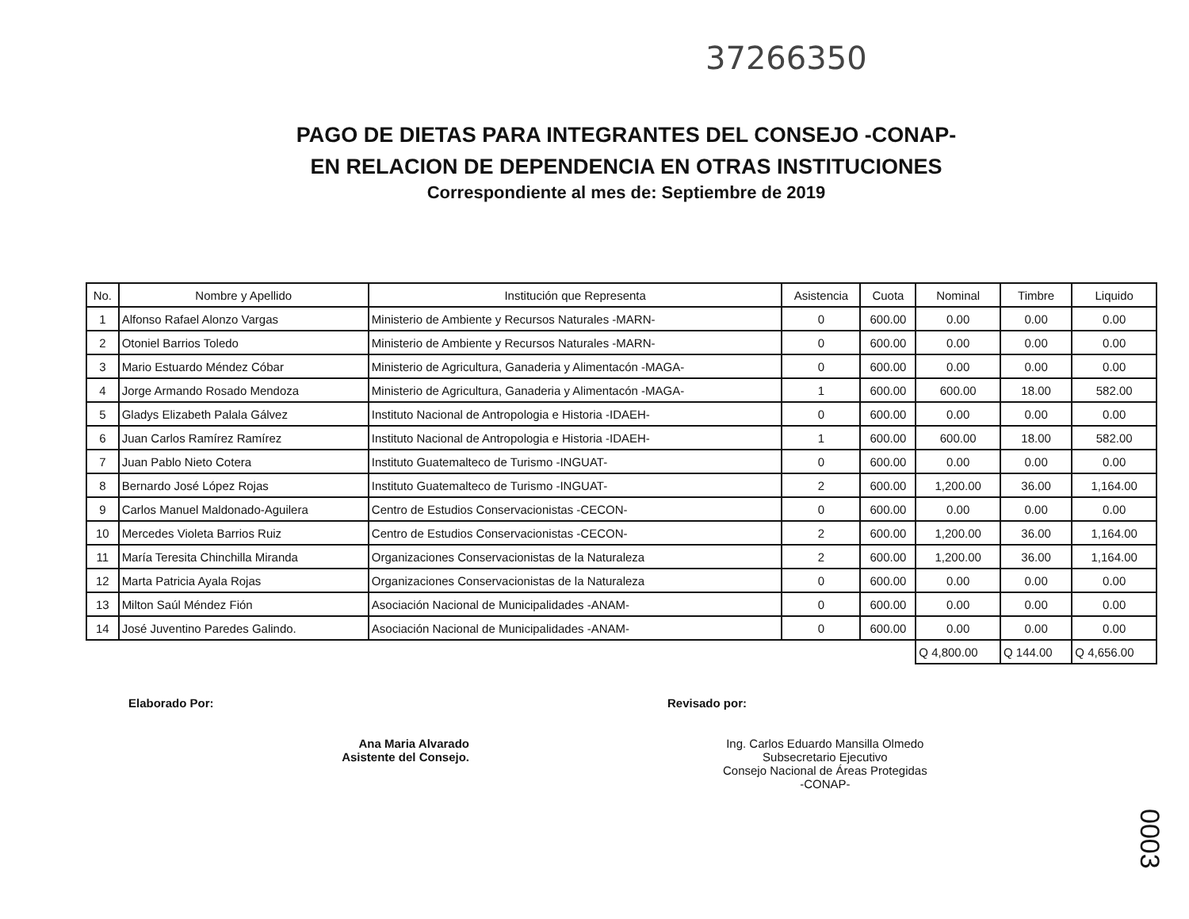37266350
PAGO DE DIETAS PARA INTEGRANTES DEL CONSEJO -CONAP-
EN RELACION DE DEPENDENCIA EN OTRAS INSTITUCIONES
Correspondiente al mes de: Septiembre de 2019
| No. | Nombre y Apellido | Institución que Representa | Asistencia | Cuota | Nominal | Timbre | Liquido |
| --- | --- | --- | --- | --- | --- | --- | --- |
| 1 | Alfonso Rafael Alonzo Vargas | Ministerio de Ambiente y Recursos Naturales -MARN- | 0 | 600.00 | 0.00 | 0.00 | 0.00 |
| 2 | Otoniel Barrios Toledo | Ministerio de Ambiente y Recursos Naturales -MARN- | 0 | 600.00 | 0.00 | 0.00 | 0.00 |
| 3 | Mario Estuardo Méndez Cóbar | Ministerio de Agricultura, Ganaderia y Alimentacón -MAGA- | 0 | 600.00 | 0.00 | 0.00 | 0.00 |
| 4 | Jorge Armando Rosado Mendoza | Ministerio de Agricultura, Ganaderia y Alimentacón -MAGA- | 1 | 600.00 | 600.00 | 18.00 | 582.00 |
| 5 | Gladys Elizabeth Palala Gálvez | Instituto Nacional de Antropologia e Historia -IDAEH- | 0 | 600.00 | 0.00 | 0.00 | 0.00 |
| 6 | Juan Carlos Ramírez Ramírez | Instituto Nacional de Antropologia e Historia -IDAEH- | 1 | 600.00 | 600.00 | 18.00 | 582.00 |
| 7 | Juan Pablo Nieto Cotera | Instituto Guatemalteco de Turismo -INGUAT- | 0 | 600.00 | 0.00 | 0.00 | 0.00 |
| 8 | Bernardo José López Rojas | Instituto Guatemalteco de Turismo -INGUAT- | 2 | 600.00 | 1,200.00 | 36.00 | 1,164.00 |
| 9 | Carlos Manuel Maldonado-Aguilera | Centro de Estudios Conservacionistas -CECON- | 0 | 600.00 | 0.00 | 0.00 | 0.00 |
| 10 | Mercedes Violeta Barrios Ruiz | Centro de Estudios Conservacionistas -CECON- | 2 | 600.00 | 1,200.00 | 36.00 | 1,164.00 |
| 11 | María Teresita Chinchilla Miranda | Organizaciones Conservacionistas de la Naturaleza | 2 | 600.00 | 1,200.00 | 36.00 | 1,164.00 |
| 12 | Marta Patricia Ayala Rojas | Organizaciones Conservacionistas de la Naturaleza | 0 | 600.00 | 0.00 | 0.00 | 0.00 |
| 13 | Milton Saúl Méndez Fión | Asociación Nacional de Municipalidades -ANAM- | 0 | 600.00 | 0.00 | 0.00 | 0.00 |
| 14 | José Juventino Paredes Galindo. | Asociación Nacional de Municipalidades -ANAM- | 0 | 600.00 | 0.00 | 0.00 | 0.00 |
| | | | | | Q 4,800.00 | Q 144.00 | Q 4,656.00 |
Elaborado Por:
Ana Maria Alvarado
Asistente del Consejo.
Revisado por:
Ing. Carlos Eduardo Mansilla Olmedo
Subsecretario Ejecutivo
Consejo Nacional de Áreas Protegidas
-CONAP-
0003